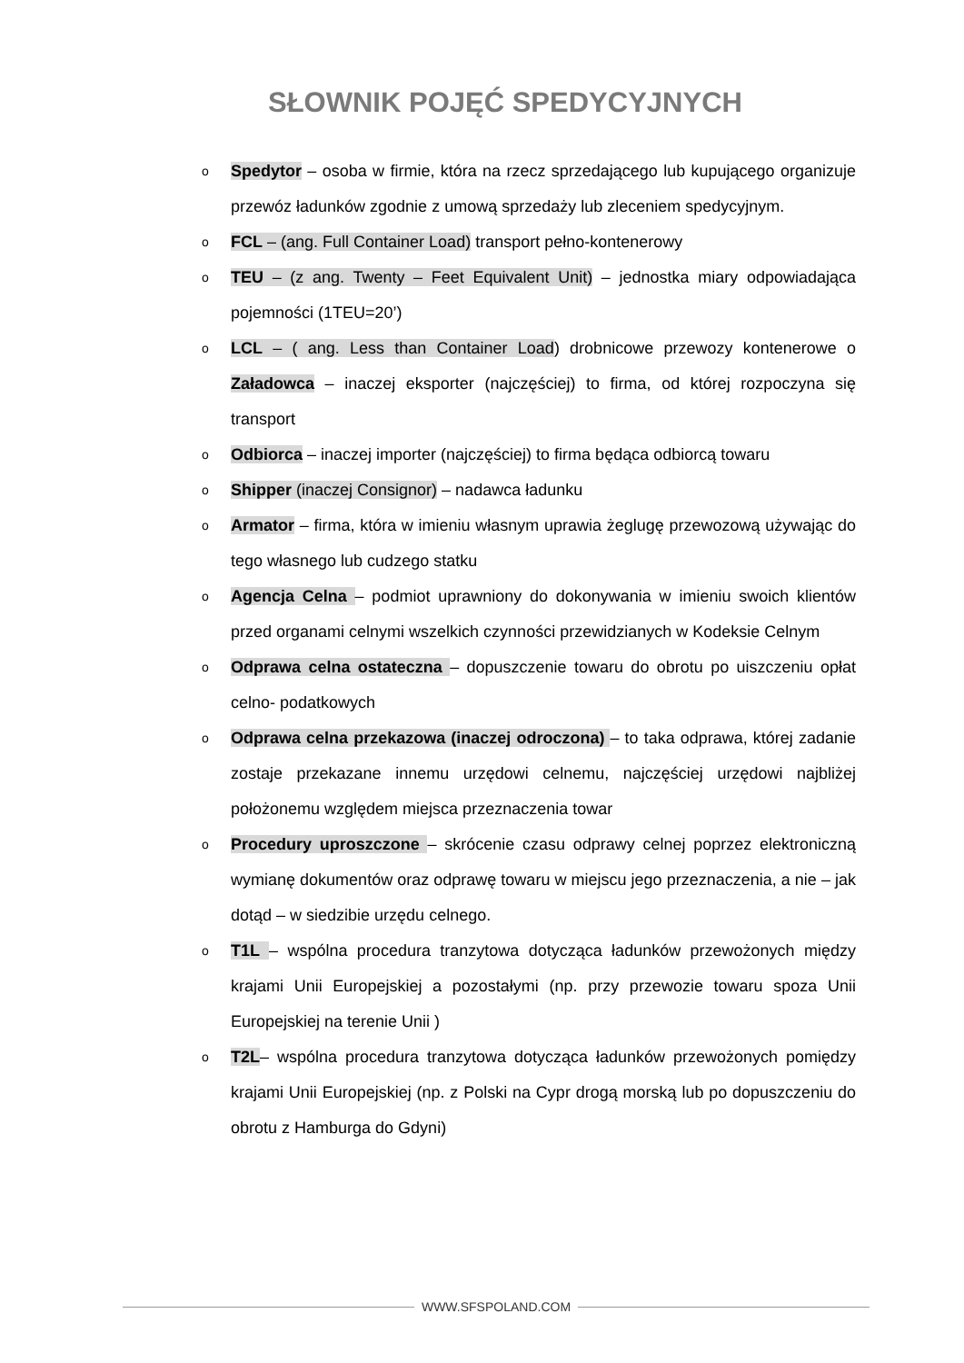SŁOWNIK POJĘĆ SPEDYCYJNYCH
o Spedytor – osoba w firmie, która na rzecz sprzedającego lub kupującego organizuje przewóz ładunków zgodnie z umową sprzedaży lub zleceniem spedycyjnym.
o FCL – (ang. Full Container Load) transport pełno-kontenerowy
o TEU – (z ang. Twenty – Feet Equivalent Unit) – jednostka miary odpowiadająca pojemności (1TEU=20’)
o LCL – ( ang. Less than Container Load) drobnicowe przewozy kontenerowe o Załadowca – inaczej eksporter (najczęściej) to firma, od której rozpoczyna się transport
o Odbiorca – inaczej importer (najczęściej) to firma będąca odbiorcą towaru
o Shipper (inaczej Consignor) – nadawca ładunku
o Armator – firma, która w imieniu własnym uprawia żeglugę przewozową używając do tego własnego lub cudzego statku
o Agencja Celna – podmiot uprawniony do dokonywania w imieniu swoich klientów przed organami celnymi wszelkich czynności przewidzianych w Kodeksie Celnym
o Odprawa celna ostateczna – dopuszczenie towaru do obrotu po uiszczeniu opłat celno- podatkowych
o Odprawa celna przekazowa (inaczej odroczona) – to taka odprawa, której zadanie zostaje przekazane innemu urzędowi celnemu, najczęściej urzędowi najbliżej położonemu względem miejsca przeznaczenia towar
o Procedury uproszczone – skrócenie czasu odprawy celnej poprzez elektroniczną wymianę dokumentów oraz odprawę towaru w miejscu jego przeznaczenia, a nie – jak dotąd – w siedzibie urzędu celnego.
o T1L – wspólna procedura tranzytowa dotycząca ładunków przewożonych między krajami Unii Europejskiej a pozostałymi (np. przy przewozie towaru spoza Unii Europejskiej na terenie Unii )
o T2L– wspólna procedura tranzytowa dotycząca ładunków przewożonych pomiędzy krajami Unii Europejskiej (np. z Polski na Cypr drogą morską lub po dopuszczeniu do obrotu z Hamburga do Gdyni)
WWW.SFSPOLAND.COM